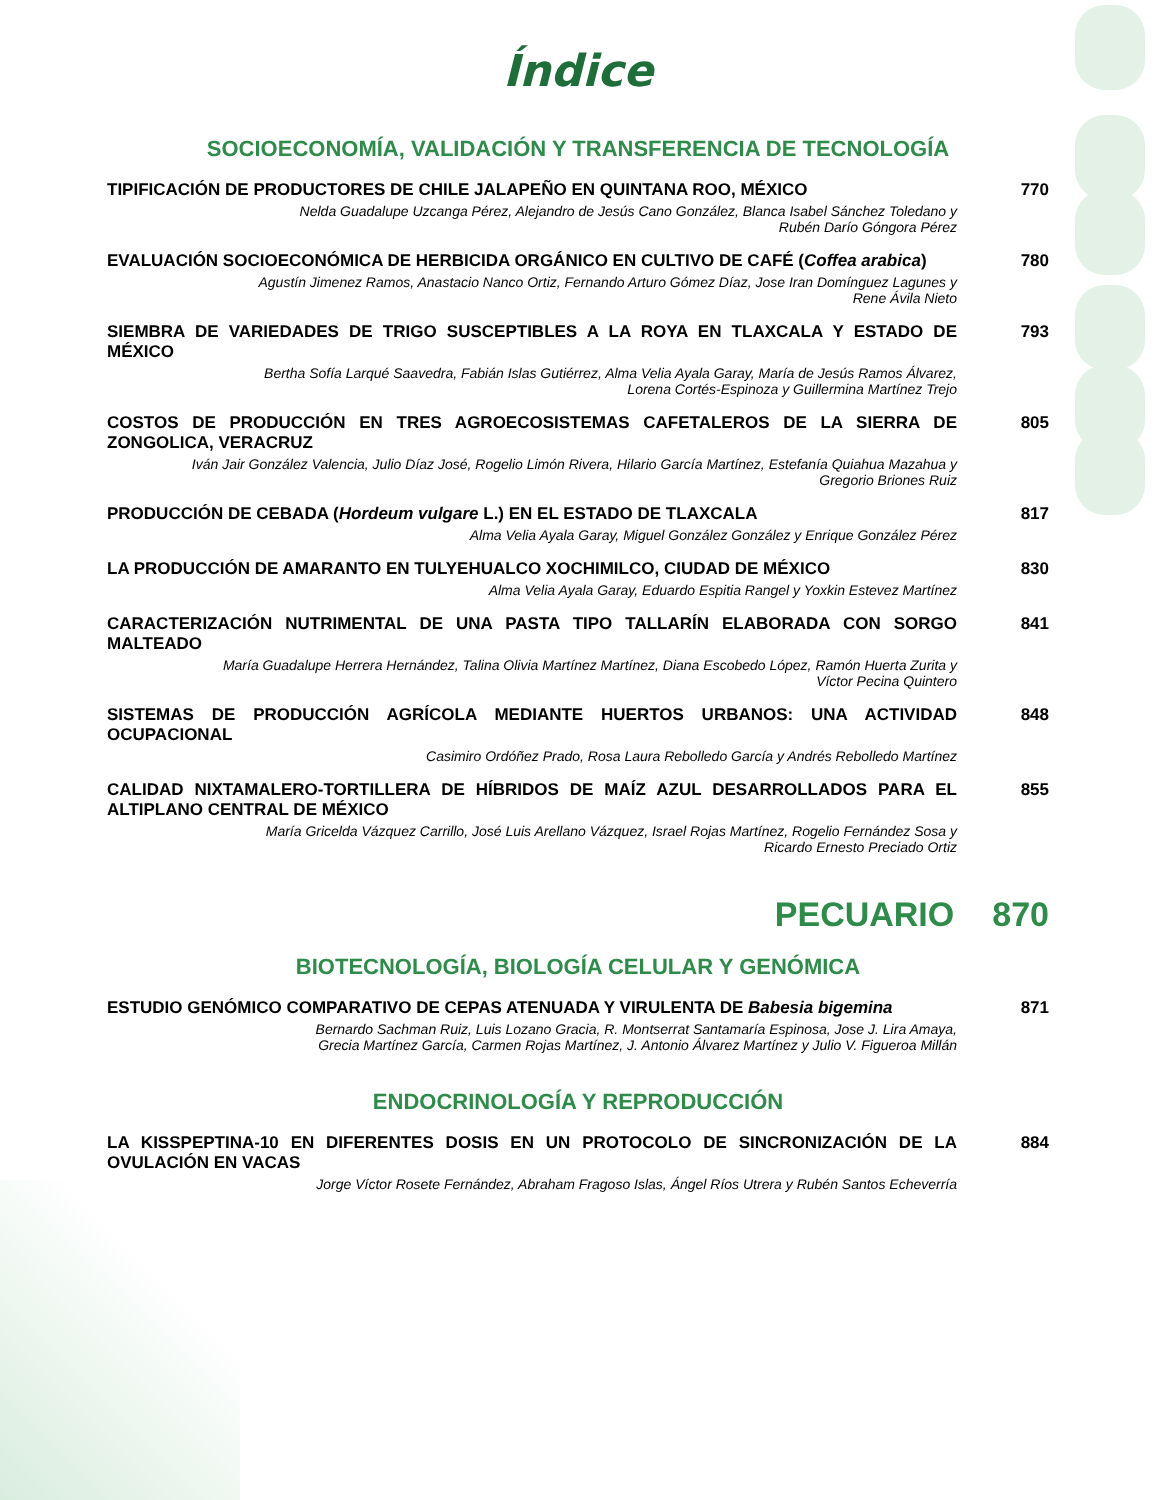Índice
SOCIOECONOMÍA, VALIDACIÓN Y TRANSFERENCIA DE TECNOLOGÍA
TIPIFICACIÓN DE PRODUCTORES DE CHILE JALAPEÑO EN QUINTANA ROO, MÉXICO
Nelda Guadalupe Uzcanga Pérez, Alejandro de Jesús Cano González, Blanca Isabel Sánchez Toledano y
Rubén Darío Góngora Pérez
770
EVALUACIÓN SOCIOECONÓMICA DE HERBICIDA ORGÁNICO EN CULTIVO DE CAFÉ (Coffea arabica)
Agustín Jimenez Ramos, Anastacio Nanco Ortiz, Fernando Arturo Gómez Díaz, Jose Iran Domínguez Lagunes y
Rene Ávila Nieto
780
SIEMBRA DE VARIEDADES DE TRIGO SUSCEPTIBLES A LA ROYA EN TLAXCALA Y ESTADO DE MÉXICO
Bertha Sofía Larqué Saavedra, Fabián Islas Gutiérrez, Alma Velia Ayala Garay, María de Jesús Ramos Álvarez,
Lorena Cortés-Espinoza y Guillermina Martínez Trejo
793
COSTOS DE PRODUCCIÓN EN TRES AGROECOSISTEMAS CAFETALEROS DE LA SIERRA DE ZONGOLICA, VERACRUZ
Iván Jair González Valencia, Julio Díaz José, Rogelio Limón Rivera, Hilario García Martínez, Estefanía Quiahua Mazahua y
Gregorio Briones Ruiz
805
PRODUCCIÓN DE CEBADA (Hordeum vulgare L.) EN EL ESTADO DE TLAXCALA
Alma Velia Ayala Garay, Miguel González González y Enrique González Pérez
817
LA PRODUCCIÓN DE AMARANTO EN TULYEHUALCO XOCHIMILCO, CIUDAD DE MÉXICO
Alma Velia Ayala Garay, Eduardo Espitia Rangel y Yoxkin Estevez Martínez
830
CARACTERIZACIÓN NUTRIMENTAL DE UNA PASTA TIPO TALLARÍN ELABORADA CON SORGO MALTEADO
María Guadalupe Herrera Hernández, Talina Olivia Martínez Martínez, Diana Escobedo López, Ramón Huerta Zurita y
Víctor Pecina Quintero
841
SISTEMAS DE PRODUCCIÓN AGRÍCOLA MEDIANTE HUERTOS URBANOS: UNA ACTIVIDAD OCUPACIONAL
Casimiro Ordóñez Prado, Rosa Laura Rebolledo García y Andrés Rebolledo Martínez
848
CALIDAD NIXTAMALERO-TORTILLERA DE HÍBRIDOS DE MAÍZ AZUL DESARROLLADOS PARA EL ALTIPLANO CENTRAL DE MÉXICO
María Gricelda Vázquez Carrillo, José Luis Arellano Vázquez, Israel Rojas Martínez, Rogelio Fernández Sosa y
Ricardo Ernesto Preciado Ortiz
855
PECUARIO 870
BIOTECNOLOGÍA, BIOLOGÍA CELULAR Y GENÓMICA
ESTUDIO GENÓMICO COMPARATIVO DE CEPAS ATENUADA Y VIRULENTA DE Babesia bigemina
Bernardo Sachman Ruiz, Luis Lozano Gracia, R. Montserrat Santamaría Espinosa, Jose J. Lira Amaya,
Grecia Martínez García, Carmen Rojas Martínez, J. Antonio Álvarez Martínez y Julio V. Figueroa Millán
871
ENDOCRINOLOGÍA Y REPRODUCCIÓN
LA KISSPEPTINA-10 EN DIFERENTES DOSIS EN UN PROTOCOLO DE SINCRONIZACIÓN DE LA OVULACIÓN EN VACAS
Jorge Víctor Rosete Fernández, Abraham Fragoso Islas, Ángel Ríos Utrera y Rubén Santos Echeverría
884